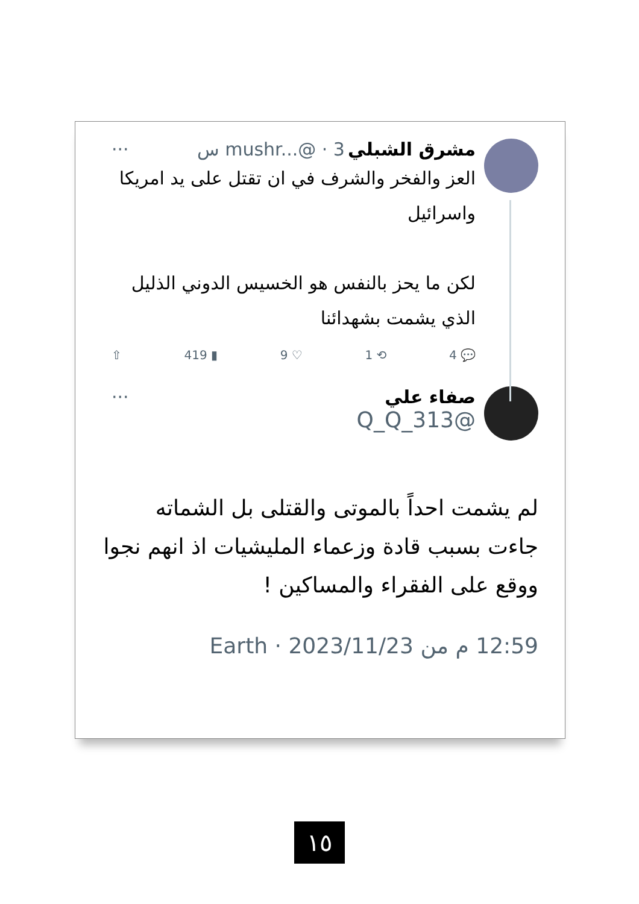مشرق الشبلي mushr...@ · 3 س ···
العز والفخر والشرف في ان تقتل على يد امريكا واسرائيل
لكن ما يحز بالنفس هو الخسيس الدوني الذليل الذي يشمت بشهدائنا
💬 4 ⟲ 1 ♡ 9 ▮ 419 ⇧
صفاء علي ···
@Q_Q_313
لم يشمت احداً بالموتى والقتلى بل الشماته جاءت بسبب قادة وزعماء المليشيات اذ انهم نجوا ووقع على الفقراء والمساكين !
12:59 م من Earth · 2023/11/23
١٥